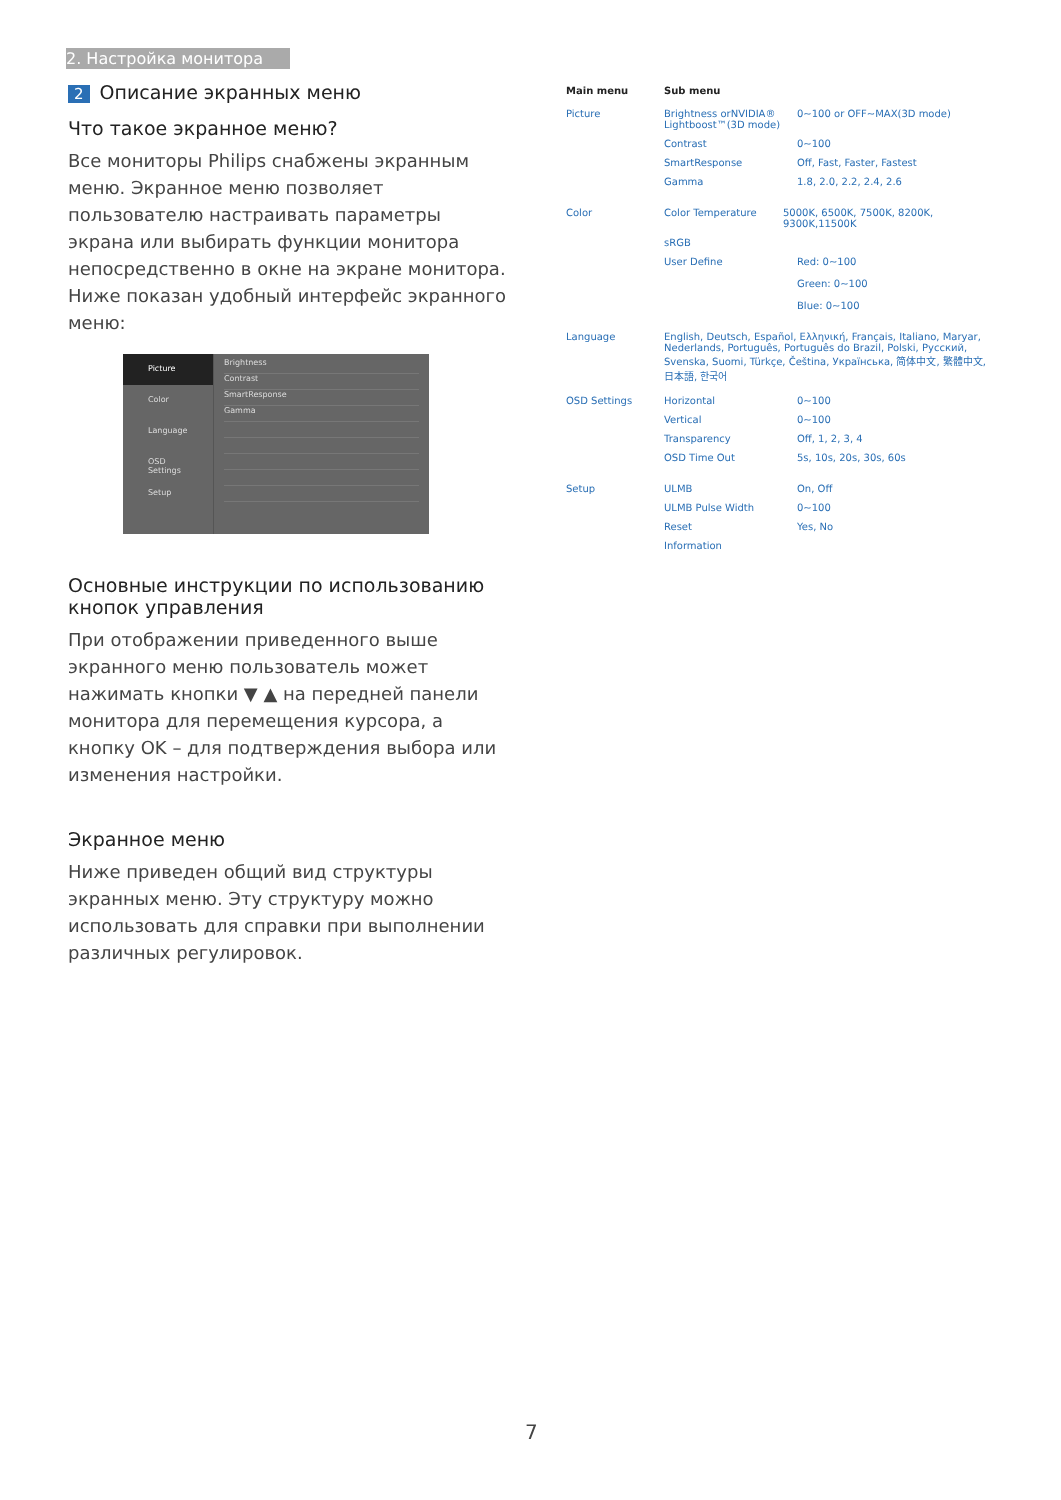2. Настройка монитора
2 Описание экранных меню
Что такое экранное меню?
Все мониторы Philips снабжены экранным меню. Экранное меню позволяет пользователю настраивать параметры экрана или выбирать функции монитора непосредственно в окне на экране монитора. Ниже показан удобный интерфейс экранного меню:
Picture
Color
Language
OSD Settings
Setup
Brightness
Contrast
SmartResponse
Gamma
Основные инструкции по использованию кнопок управления
При отображении приведенного выше экранного меню пользователь может нажимать кнопки ▼ ▲ на передней панели монитора для перемещения курсора, а кнопку OK – для подтверждения выбора или изменения настройки.
Экранное меню
Ниже приведен общий вид структуры экранных меню. Эту структуру можно использовать для справки при выполнении различных регулировок.
Main menu Sub menu
Picture Brightness orNVIDIA® Lightboost™(3D mode)
0~100 or OFF~MAX(3D mode)
Contrast 0~100
SmartResponse Off, Fast, Faster, Fastest
Gamma 1.8, 2.0, 2.2, 2.4, 2.6
Color Color Temperature 5000K, 6500K, 7500K, 8200K, 9300K,11500K
sRGB
User Define Red: 0~100
Green: 0~100
Blue: 0~100
Language English, Deutsch, Español, Ελληνική, Français, Italiano, Maryar, Nederlands, Português, Português do Brazil, Polski, Русский, Svenska, Suomi, Türkçe, Čeština, Українська, 简体中文, 繁體中文, 日本語, 한국어
OSD Settings Horizontal 0~100
Vertical 0~100
Transparency Off, 1, 2, 3, 4
OSD Time Out 5s, 10s, 20s, 30s, 60s
Setup ULMB On, Off
ULMB Pulse Width 0~100
Reset Yes, No
Information
7